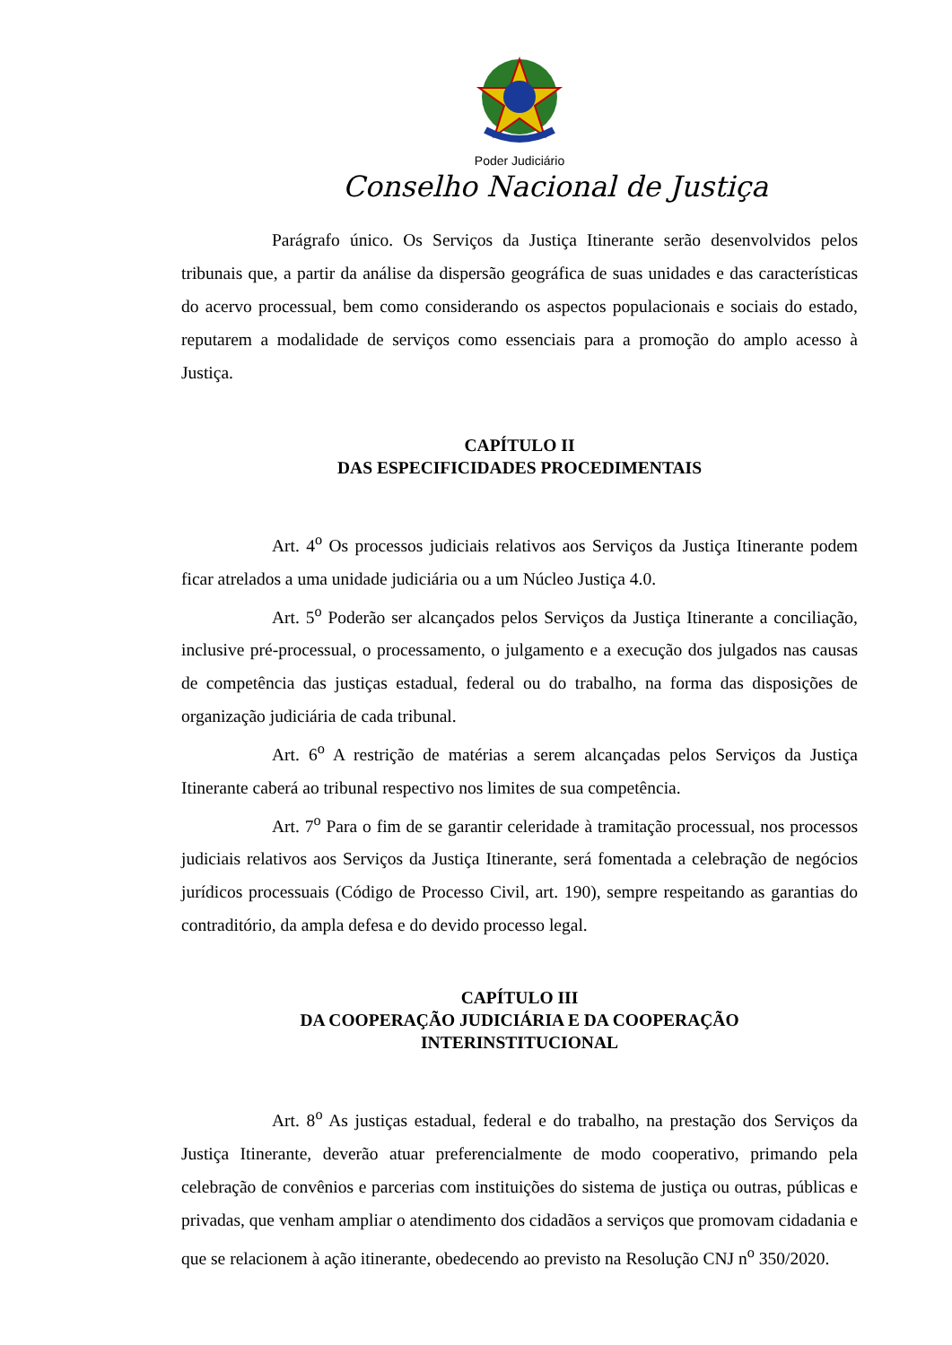Poder Judiciário
Conselho Nacional de Justiça
Parágrafo único. Os Serviços da Justiça Itinerante serão desenvolvidos pelos tribunais que, a partir da análise da dispersão geográfica de suas unidades e das características do acervo processual, bem como considerando os aspectos populacionais e sociais do estado, reputarem a modalidade de serviços como essenciais para a promoção do amplo acesso à Justiça.
CAPÍTULO II
DAS ESPECIFICIDADES PROCEDIMENTAIS
Art. 4<sup>o</sup> Os processos judiciais relativos aos Serviços da Justiça Itinerante podem ficar atrelados a uma unidade judiciária ou a um Núcleo Justiça 4.0.
Art. 5<sup>o</sup> Poderão ser alcançados pelos Serviços da Justiça Itinerante a conciliação, inclusive pré-processual, o processamento, o julgamento e a execução dos julgados nas causas de competência das justiças estadual, federal ou do trabalho, na forma das disposições de organização judiciária de cada tribunal.
Art. 6<sup>o</sup> A restrição de matérias a serem alcançadas pelos Serviços da Justiça Itinerante caberá ao tribunal respectivo nos limites de sua competência.
Art. 7<sup>o</sup> Para o fim de se garantir celeridade à tramitação processual, nos processos judiciais relativos aos Serviços da Justiça Itinerante, será fomentada a celebração de negócios jurídicos processuais (Código de Processo Civil, art. 190), sempre respeitando as garantias do contraditório, da ampla defesa e do devido processo legal.
CAPÍTULO III
DA COOPERAÇÃO JUDICIÁRIA E DA COOPERAÇÃO
INTERINSTITUCIONAL
Art. 8<sup>o</sup> As justiças estadual, federal e do trabalho, na prestação dos Serviços da Justiça Itinerante, deverão atuar preferencialmente de modo cooperativo, primando pela celebração de convênios e parcerias com instituições do sistema de justiça ou outras, públicas e privadas, que venham ampliar o atendimento dos cidadãos a serviços que promovam cidadania e que se relacionem à ação itinerante, obedecendo ao previsto na Resolução CNJ n<sup>o</sup> 350/2020.